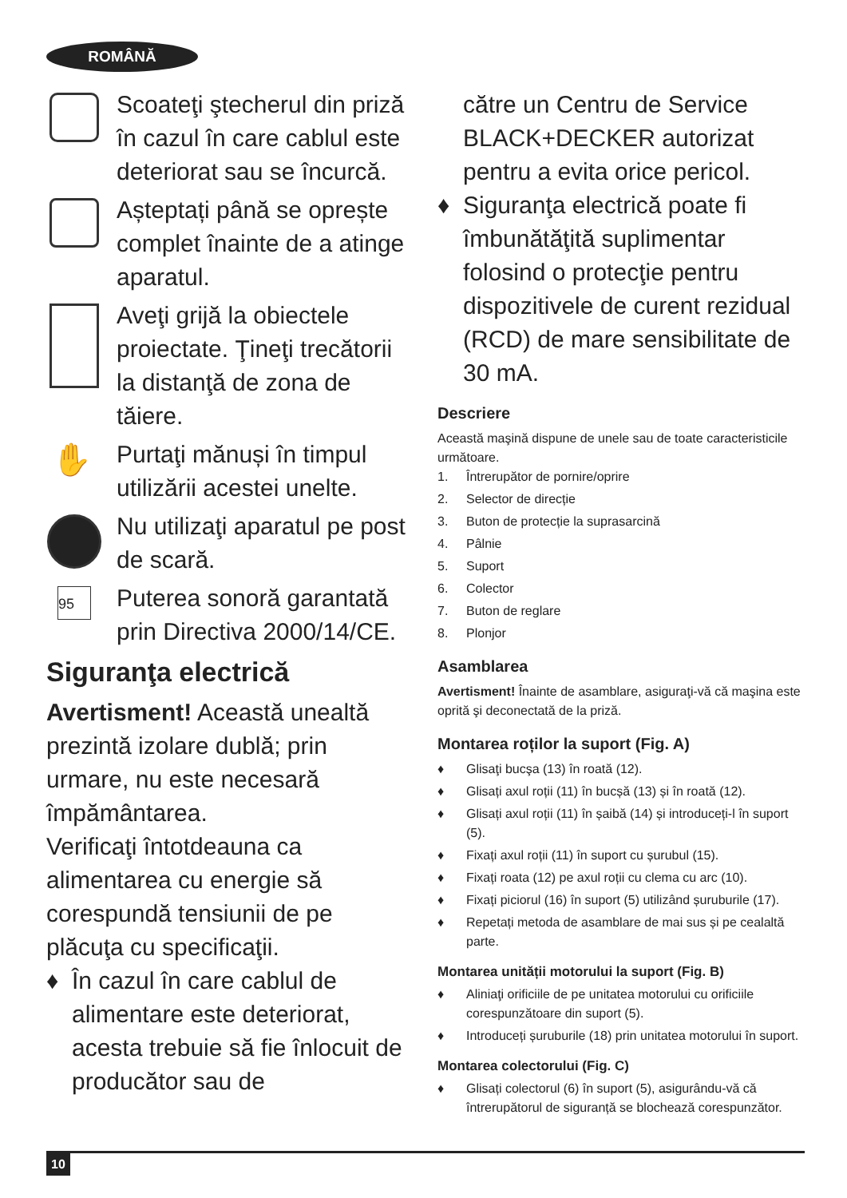ROMÂNĂ
Scoateţi ştecherul din priză în cazul în care cablul este deteriorat sau se încurcă.
Așteptați până se oprește complet înainte de a atinge aparatul.
Aveţi grijă la obiectele proiectate. Ţineţi trecătorii la distanţă de zona de tăiere.
✋
Purtaţi mănuși în timpul utilizării acestei unelte.
Nu utilizaţi aparatul pe post de scară.
95
Puterea sonoră garantată prin Directiva 2000/14/CE.
Siguranţa electrică
Avertisment! Această unealtă prezintă izolare dublă; prin urmare, nu este necesară împământarea.
Verificaţi întotdeauna ca alimentarea cu energie să corespundă tensiunii de pe plăcuţa cu specificaţii.
♦ În cazul în care cablul de alimentare este deteriorat, acesta trebuie să fie înlocuit de producător sau de
către un Centru de Service BLACK+DECKER autorizat pentru a evita orice pericol.
♦ Siguranţa electrică poate fi îmbunătăţită suplimentar folosind o protecţie pentru dispozitivele de curent rezidual (RCD) de mare sensibilitate de 30 mA.
Descriere
Această maşină dispune de unele sau de toate caracteristicile următoare.
1. Întrerupător de pornire/oprire
2. Selector de direcție
3. Buton de protecție la suprasarcină
4. Pâlnie
5. Suport
6. Colector
7. Buton de reglare
8. Plonjor
Asamblarea
Avertisment! Înainte de asamblare, asiguraţi-vă că maşina este oprită şi deconectată de la priză.
Montarea roților la suport (Fig. A)
♦ Glisaţi bucşa (13) în roată (12).
♦ Glisați axul roții (11) în bucșă (13) și în roată (12).
♦ Glisați axul roții (11) în șaibă (14) și introduceți-l în suport (5).
♦ Fixați axul roții (11) în suport cu șurubul (15).
♦ Fixați roata (12) pe axul roții cu clema cu arc (10).
♦ Fixați piciorul (16) în suport (5) utilizând șuruburile (17).
♦ Repetați metoda de asamblare de mai sus și pe cealaltă parte.
Montarea unității motorului la suport (Fig. B)
♦ Aliniaţi orificiile de pe unitatea motorului cu orificiile corespunzătoare din suport (5).
♦ Introduceți șuruburile (18) prin unitatea motorului în suport.
Montarea colectorului (Fig. C)
♦ Glisați colectorul (6) în suport (5), asigurându-vă că întrerupătorul de siguranță se blochează corespunzător.
10